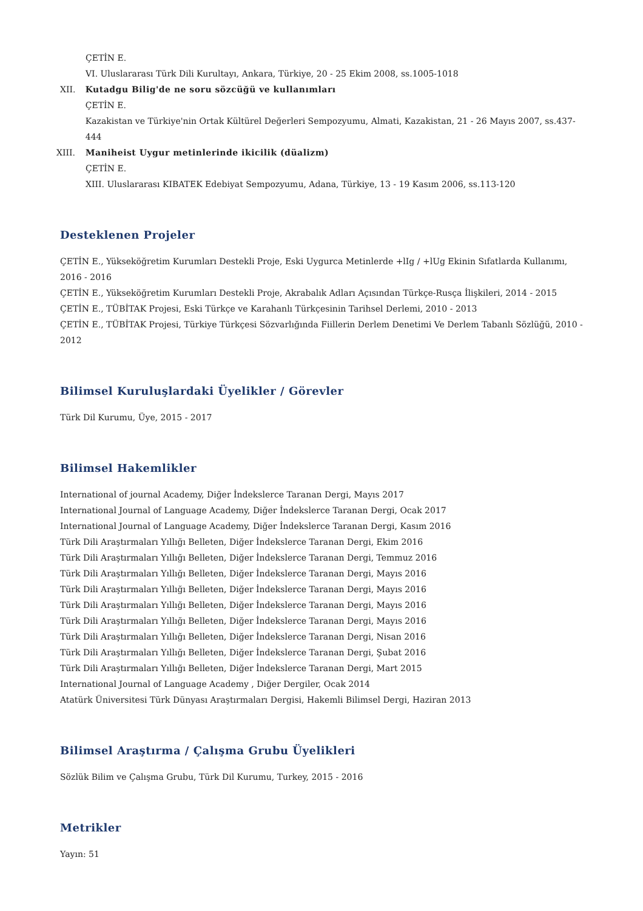ÇETİN E.
VI. Uluslararası Türk Dili Kurultayı, Ankara, Türkiye, 20 - 25 Ekim 2008, ss.1005-1018
XII. Kutadgu Bilig'de ne soru sözcüğü ve kullanımları
ÇETİN E.
Kazakistan ve Türkiye'nin Ortak Kültürel Değerleri Sempozyumu, Almati, Kazakistan, 21 - 26 Mayıs 2007, ss.437-444
XIII. Maniheist Uygur metinlerinde ikicilik (düalizm)
ÇETİN E.
XIII. Uluslararası KIBATEK Edebiyat Sempozyumu, Adana, Türkiye, 13 - 19 Kasım 2006, ss.113-120
Desteklenen Projeler
ÇETİN E., Yükseköğretim Kurumları Destekli Proje, Eski Uygurca Metinlerde +lIg / +lUg Ekinin Sıfatlarda Kullanımı, 2016 - 2016
ÇETİN E., Yükseköğretim Kurumları Destekli Proje, Akrabalık Adları Açısından Türkçe-Rusça İlişkileri, 2014 - 2015
ÇETİN E., TÜBİTAK Projesi, Eski Türkçe ve Karahanlı Türkçesinin Tarihsel Derlemi, 2010 - 2013
ÇETİN E., TÜBİTAK Projesi, Türkiye Türkçesi Sözvarlığında Fiillerin Derlem Denetimi Ve Derlem Tabanlı Sözlüğü, 2010 - 2012
Bilimsel Kuruluşlardaki Üyelikler / Görevler
Türk Dil Kurumu, Üye, 2015 - 2017
Bilimsel Hakemlikler
International of journal Academy, Diğer İndekslerce Taranan Dergi, Mayıs 2017
International Journal of Language Academy, Diğer İndekslerce Taranan Dergi, Ocak 2017
International Journal of Language Academy, Diğer İndekslerce Taranan Dergi, Kasım 2016
Türk Dili Araştırmaları Yıllığı Belleten, Diğer İndekslerce Taranan Dergi, Ekim 2016
Türk Dili Araştırmaları Yıllığı Belleten, Diğer İndekslerce Taranan Dergi, Temmuz 2016
Türk Dili Araştırmaları Yıllığı Belleten, Diğer İndekslerce Taranan Dergi, Mayıs 2016
Türk Dili Araştırmaları Yıllığı Belleten, Diğer İndekslerce Taranan Dergi, Mayıs 2016
Türk Dili Araştırmaları Yıllığı Belleten, Diğer İndekslerce Taranan Dergi, Mayıs 2016
Türk Dili Araştırmaları Yıllığı Belleten, Diğer İndekslerce Taranan Dergi, Mayıs 2016
Türk Dili Araştırmaları Yıllığı Belleten, Diğer İndekslerce Taranan Dergi, Nisan 2016
Türk Dili Araştırmaları Yıllığı Belleten, Diğer İndekslerce Taranan Dergi, Şubat 2016
Türk Dili Araştırmaları Yıllığı Belleten, Diğer İndekslerce Taranan Dergi, Mart 2015
International Journal of Language Academy , Diğer Dergiler, Ocak 2014
Atatürk Üniversitesi Türk Dünyası Araştırmaları Dergisi, Hakemli Bilimsel Dergi, Haziran 2013
Bilimsel Araştırma / Çalışma Grubu Üyelikleri
Sözlük Bilim ve Çalışma Grubu, Türk Dil Kurumu, Turkey, 2015 - 2016
Metrikler
Yayın: 51